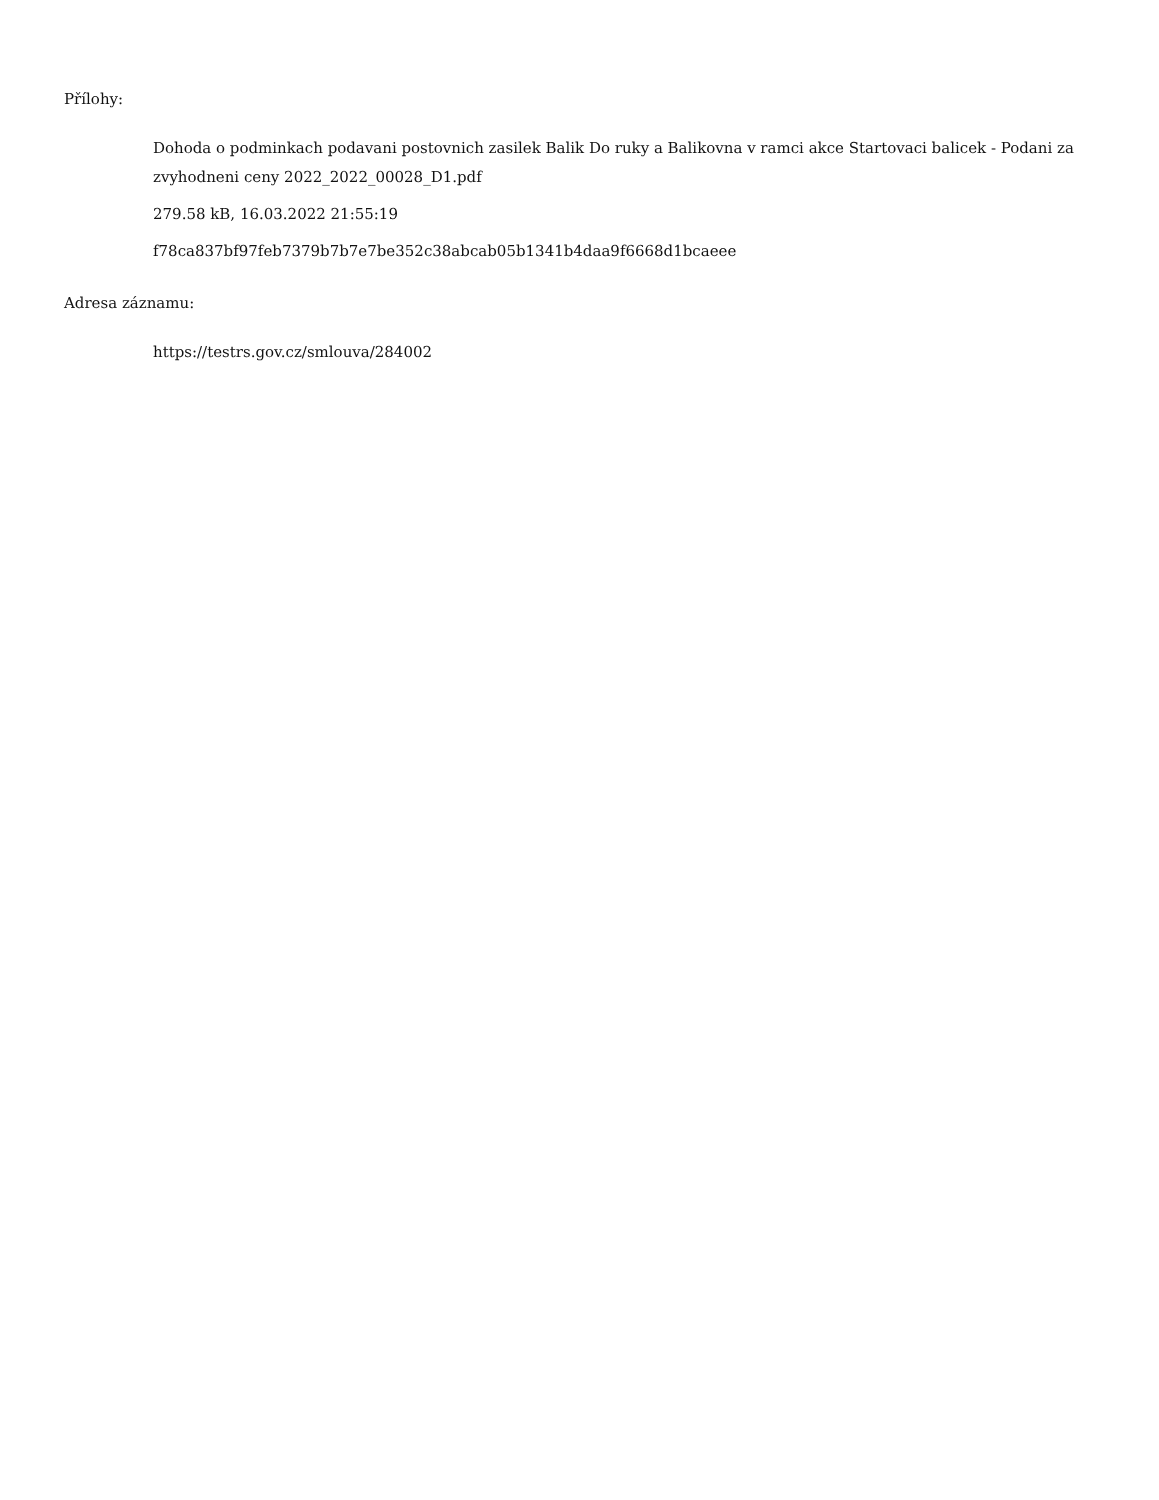Přílohy:
Dohoda o podminkach podavani postovnich zasilek Balik Do ruky a Balikovna v ramci akce Startovaci balicek - Podani za zvyhodneni ceny 2022_2022_00028_D1.pdf
279.58 kB, 16.03.2022 21:55:19
f78ca837bf97feb7379b7b7e7be352c38abcab05b1341b4daa9f6668d1bcaeee
Adresa záznamu:
https://testrs.gov.cz/smlouva/284002